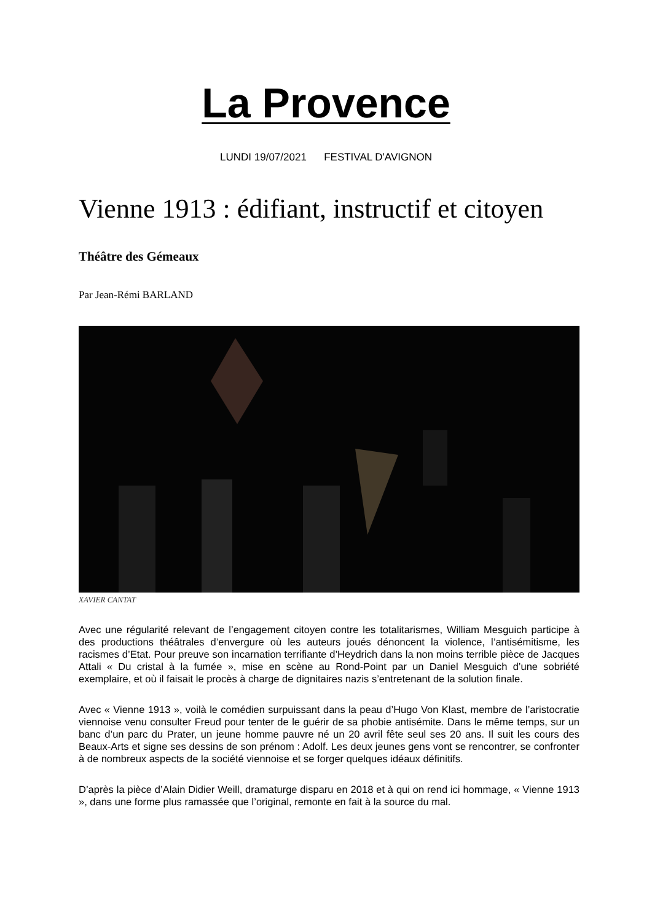La Provence
LUNDI 19/07/2021 FESTIVAL D'AVIGNON
Vienne 1913 : édifiant, instructif et citoyen
Théâtre des Gémeaux
Par Jean-Rémi BARLAND
XAVIER CANTAT
Avec une régularité relevant de l’engagement citoyen contre les totalitarismes, William Mesguich participe à des productions théâtrales d’envergure où les auteurs joués dénoncent la violence, l’antisémitisme, les racismes d’Etat. Pour preuve son incarnation terrifiante d’Heydrich dans la non moins terrible pièce de Jacques Attali « Du cristal à la fumée », mise en scène au Rond-Point par un Daniel Mesguich d’une sobriété exemplaire, et où il faisait le procès à charge de dignitaires nazis s’entretenant de la solution finale.
Avec « Vienne 1913 », voilà le comédien surpuissant dans la peau d’Hugo Von Klast, membre de l’aristocratie viennoise venu consulter Freud pour tenter de le guérir de sa phobie antisémite. Dans le même temps, sur un banc d’un parc du Prater, un jeune homme pauvre né un 20 avril fête seul ses 20 ans. Il suit les cours des Beaux-Arts et signe ses dessins de son prénom : Adolf. Les deux jeunes gens vont se rencontrer, se confronter à de nombreux aspects de la société viennoise et se forger quelques idéaux définitifs.
D’après la pièce d’Alain Didier Weill, dramaturge disparu en 2018 et à qui on rend ici hommage, « Vienne 1913 », dans une forme plus ramassée que l’original, remonte en fait à la source du mal.